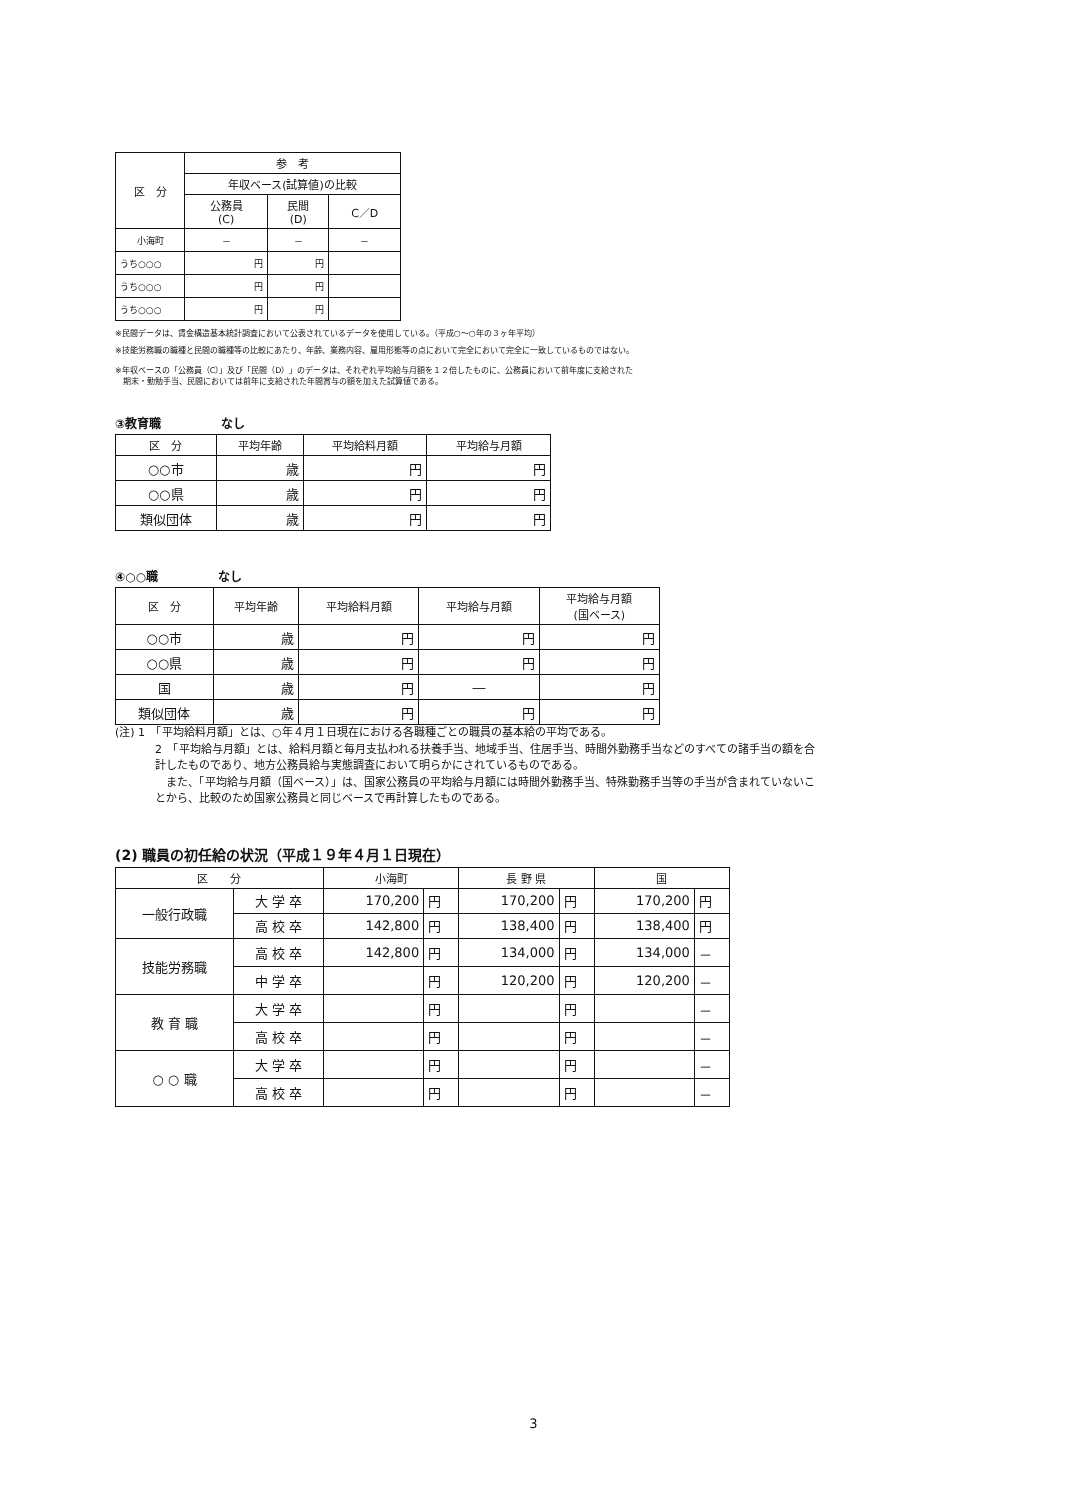| 区 分 | 参 考 | | |
| --- | --- | --- | --- |
| | 年収ベース(試算値)の比較 | | |
| | 公務員 (C) | 民間 (D) | C／D |
| 小海町 | － | － | － |
| うち○○○ | 円 | 円 | |
| うち○○○ | 円 | 円 | |
| うち○○○ | 円 | 円 | |
※民間データは、賃金構造基本統計調査において公表されているデータを使用している。（平成○～○年の３ヶ年平均）
※技能労務職の職種と民間の職種等の比較にあたり、年齢、業務内容、雇用形態等の点において完全において完全に一致しているものではない。
※年収ベースの「公務員（C）」及び「民間（D）」のデータは、それぞれ平均給与月額を１２倍したものに、公務員において前年度に支給された
　期末・勤勉手当、民間においては前年に支給された年間賞与の額を加えた試算値である。
③教育職　　　　　なし
| 区 分 | 平均年齢 | 平均給料月額 | 平均給与月額 |
| --- | --- | --- | --- |
| ○○市 | 歳 | 円 | 円 |
| ○○県 | 歳 | 円 | 円 |
| 類似団体 | 歳 | 円 | 円 |
④○○職　　　　　なし
| 区 分 | 平均年齢 | 平均給料月額 | 平均給与月額 | 平均給与月額 (国ベース) |
| --- | --- | --- | --- | --- |
| ○○市 | 歳 | 円 | 円 | 円 |
| ○○県 | 歳 | 円 | 円 | 円 |
| 国 | 歳 | 円 | ― | 円 |
| 類似団体 | 歳 | 円 | 円 | 円 |
(注) 1　「平均給料月額」とは、○年４月１日現在における各職種ごとの職員の基本給の平均である。
2　「平均給与月額」とは、給料月額と毎月支払われる扶養手当、地域手当、住居手当、時間外勤務手当などのすべての諸手当の額を合計したものであり、地方公務員給与実態調査において明らかにされているものである。
　また、「平均給与月額（国ベース）」は、国家公務員の平均給与月額には時間外勤務手当、特殊勤務手当等の手当が含まれていないことから、比較のため国家公務員と同じベースで再計算したものである。
(2) 職員の初任給の状況（平成１９年４月１日現在）
| 区 分 | | 小海町 | | 長 野 県 | | 国 | |
| --- | --- | --- | --- | --- | --- | --- | --- |
| 一般行政職 | 大 学 卒 | 170,200 | 円 | 170,200 | 円 | 170,200 | 円 |
| | 高 校 卒 | 142,800 | 円 | 138,400 | 円 | 138,400 | 円 |
| 技能労務職 | 高 校 卒 | 142,800 | 円 | 134,000 | 円 | 134,000 | － |
| | 中 学 卒 | | 円 | 120,200 | 円 | 120,200 | － |
| 教 育 職 | 大 学 卒 | | 円 | | 円 | | － |
| | 高 校 卒 | | 円 | | 円 | | － |
| ○ ○ 職 | 大 学 卒 | | 円 | | 円 | | － |
| | 高 校 卒 | | 円 | | 円 | | － |
3